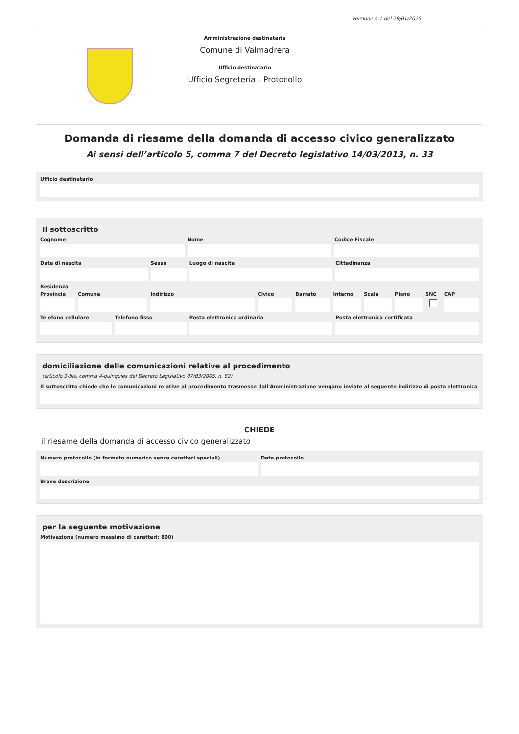versione 4.1 del 29/01/2025
Amministrazione destinataria
Comune di Valmadrera
Ufficio destinatario
Ufficio Segreteria - Protocollo
Domanda di riesame della domanda di accesso civico generalizzato
Ai sensi dell’articolo 5, comma 7 del Decreto legislativo 14/03/2013, n. 33
Ufficio destinatario
Il sottoscritto
Cognome Nome Codice Fiscale
Data di nascita Sesso Luogo di nascita Cittadinanza
Residenza
Provincia Comune Indirizzo Civico Barrato Interno Scala Piano SNC CAP
Telefono cellulare Telefono fisso Posta elettronica ordinaria Posta elettronica certificata
domiciliazione delle comunicazioni relative al procedimento
(articolo 3-bis, comma 4-quinquies del Decreto Legislativo 07/03/2005, n. 82)
Il sottoscritto chiede che le comunicazioni relative al procedimento trasmesse dall'Amministrazione vengano inviate al seguente indirizzo di posta elettronica
CHIEDE
il riesame della domanda di accesso civico generalizzato
Numero protocollo (in formato numerico senza caratteri speciali)
Data protocollo
Breve descrizione
per la seguente motivazione
Motivazione (numero massimo di caratteri: 800)